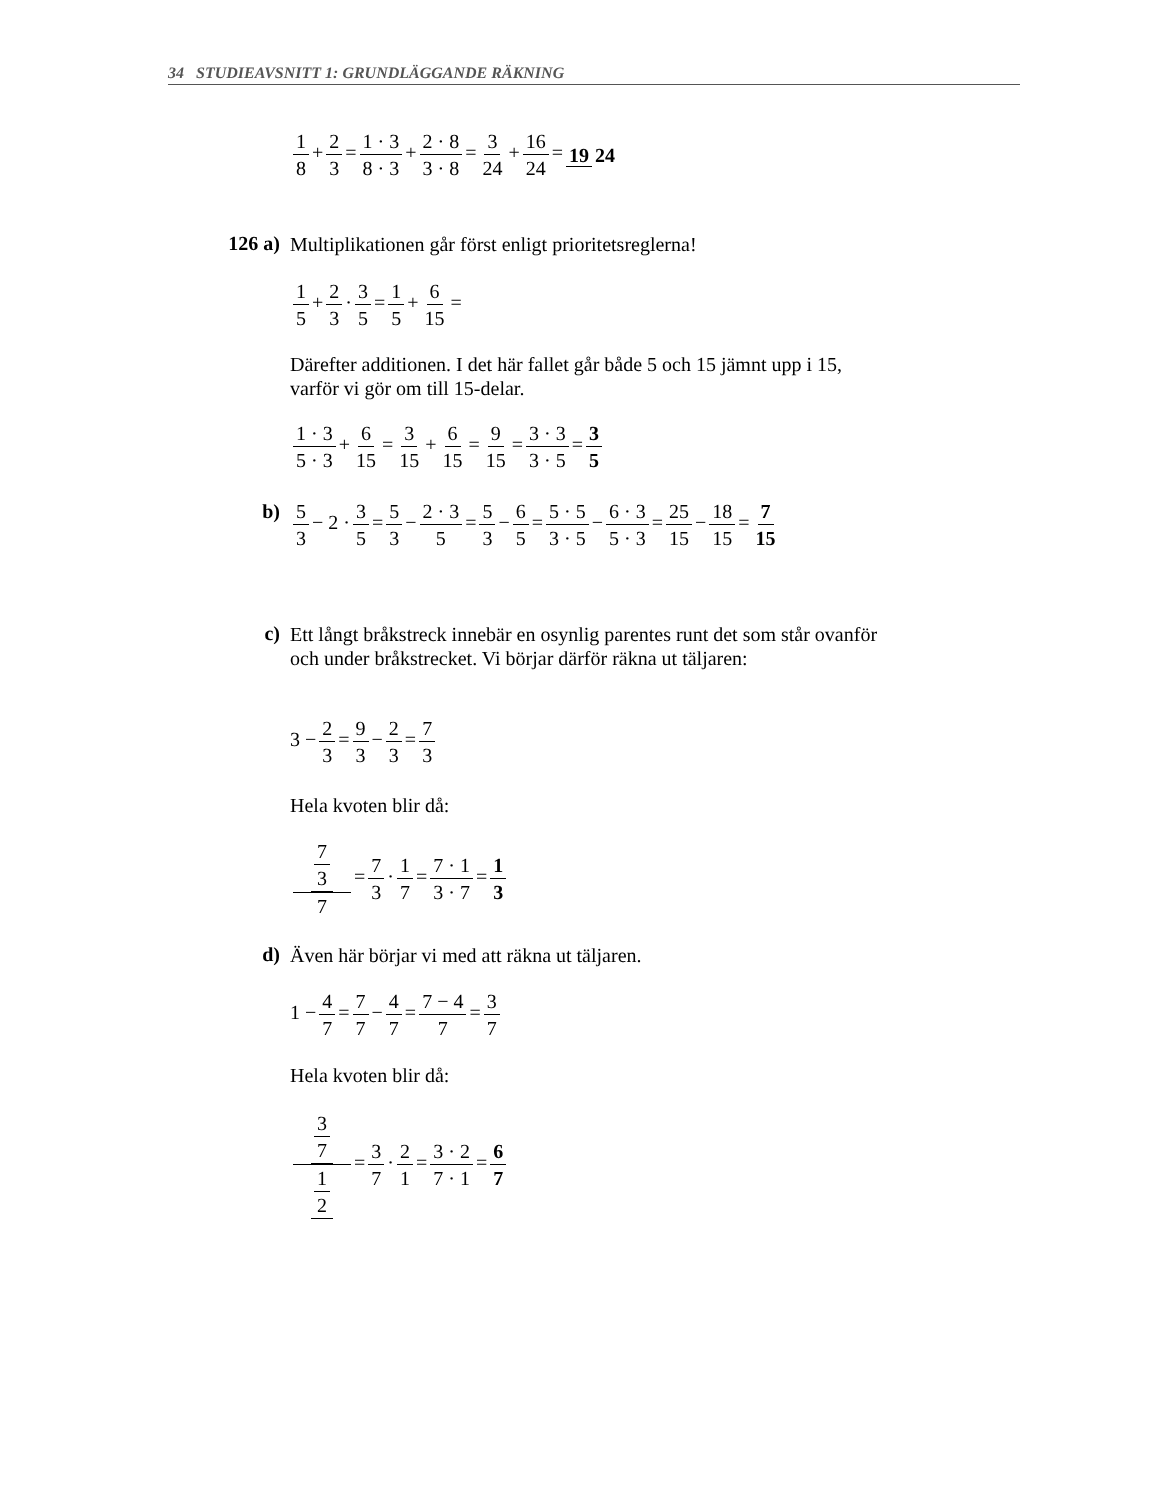34 STUDIEAVSNITT 1: GRUNDLÄGGANDE RÄKNING
1 8 + 2 3 = 1 · 3 8 · 3 + 2 · 8 3 · 8 = 3 24 + 16 24 = 19 24
126 a)
Multiplikationen går först enligt prioritetsreglerna!
1 5 + 2 3 · 3 5 = 1 5 + 6 15 =
Därefter additionen. I det här fallet går både 5 och 15 jämnt upp i 15, varför vi gör om till 15-delar.
1 · 3 5 · 3 + 6 15 = 3 15 + 6 15 = 9 15 = 3 · 3 3 · 5 = 3 5
b) 5 3 − 2 · 3 5 = 5 3 − 2 · 3 5 = 5 3 − 6 5 = 5 · 5 3 · 5 − 6 · 3 5 · 3 = 25 15 − 18 15 = 7 15
c)
Ett långt bråkstreck innebär en osynlig parentes runt det som står ovanför och under bråkstrecket. Vi börjar därför räkna ut täljaren:
3 − 2 3 = 9 3 − 2 3 = 7 3
Hela kvoten blir då:
7 3 7 = 7 3 · 1 7 = 7 · 1 3 · 7 = 1 3
d)
Även här börjar vi med att räkna ut täljaren.
1 − 4 7 = 7 7 − 4 7 = 7 − 4 7 = 3 7
Hela kvoten blir då:
3 7 1 2 = 3 7 · 2 1 = 3 · 2 7 · 1 = 6 7